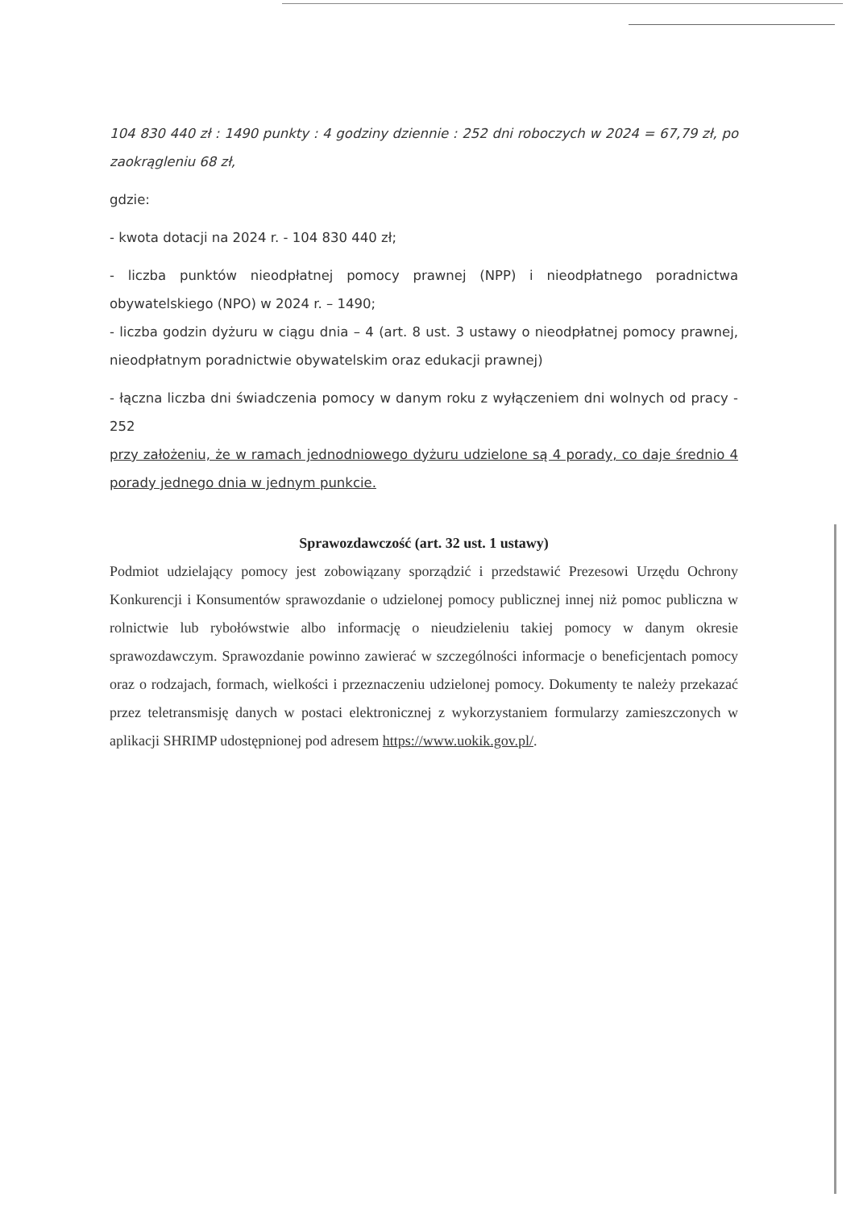104 830 440 zł : 1490 punkty : 4 godziny dziennie : 252 dni roboczych w 2024 = 67,79 zł, po zaokrągleniu 68 zł,
gdzie:
- kwota dotacji na 2024 r. - 104 830 440 zł;
- liczba punktów nieodpłatnej pomocy prawnej (NPP) i nieodpłatnego poradnictwa obywatelskiego (NPO) w 2024 r. – 1490;
- liczba godzin dyżuru w ciągu dnia – 4 (art. 8 ust. 3 ustawy o nieodpłatnej pomocy prawnej, nieodpłatnym poradnictwie obywatelskim oraz edukacji prawnej)
- łączna liczba dni świadczenia pomocy w danym roku z wyłączeniem dni wolnych od pracy - 252
przy założeniu, że w ramach jednodniowego dyżuru udzielone są 4 porady, co daje średnio 4 porady jednego dnia w jednym punkcie.
Sprawozdawczość (art. 32 ust. 1 ustawy)
Podmiot udzielający pomocy jest zobowiązany sporządzić i przedstawić Prezesowi Urzędu Ochrony Konkurencji i Konsumentów sprawozdanie o udzielonej pomocy publicznej innej niż pomoc publiczna w rolnictwie lub rybołówstwie albo informację o nieudzieleniu takiej pomocy w danym okresie sprawozdawczym. Sprawozdanie powinno zawierać w szczególności informacje o beneficjentach pomocy oraz o rodzajach, formach, wielkości i przeznaczeniu udzielonej pomocy. Dokumenty te należy przekazać przez teletransmisję danych w postaci elektronicznej z wykorzystaniem formularzy zamieszczonych w aplikacji SHRIMP udostępnionej pod adresem https://www.uokik.gov.pl/.